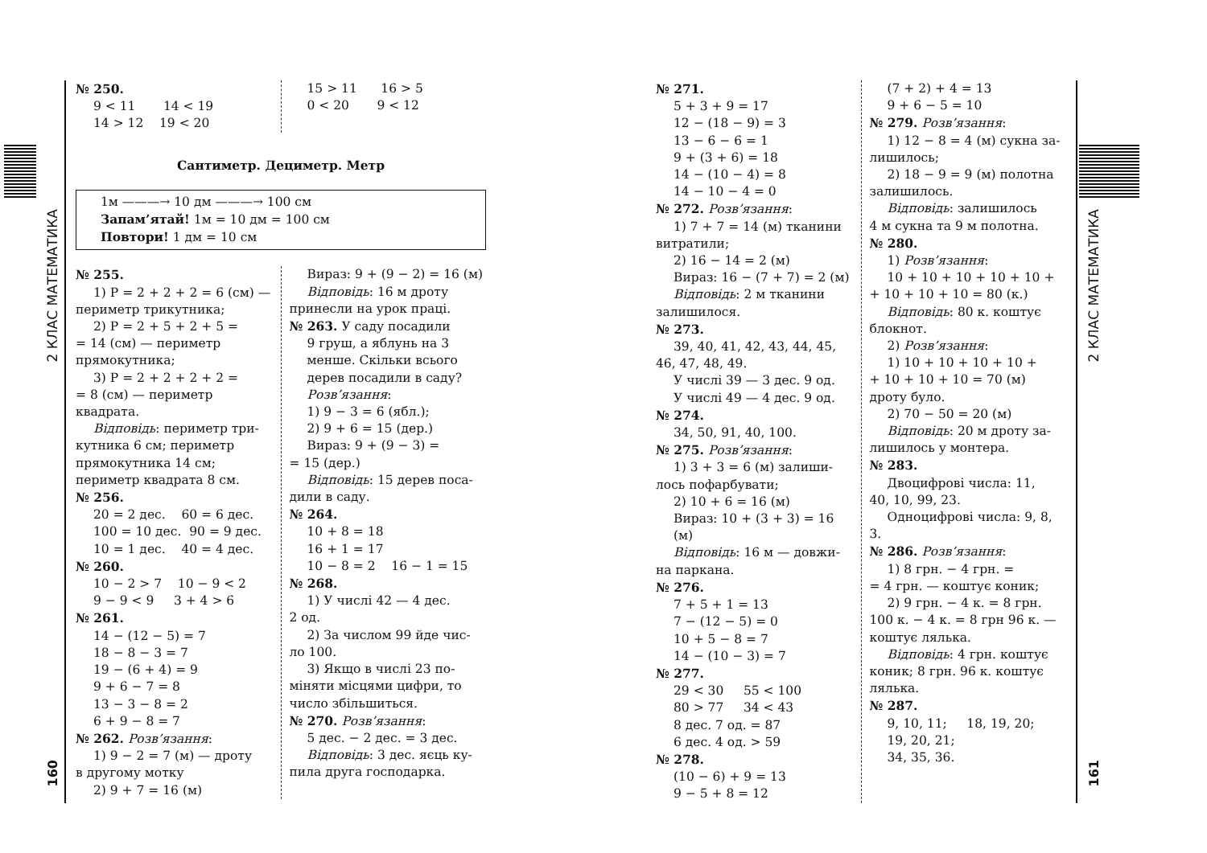2 КЛАС МАТЕМАТИКА
160
№ 250.
9 < 11 14 < 19
14 > 12 19 < 20
15 > 11 16 > 5
0 < 20 9 < 12
Сантиметр. Дециметр. Метр
1м ———→ 10 дм ———→ 100 см
Запам’ятай! 1м = 10 дм = 100 см
Повтори! 1 дм = 10 см
№ 255.
1) P = 2 + 2 + 2 = 6 (см) —
периметр трикутника;
2) P = 2 + 5 + 2 + 5 =
= 14 (см) — периметр прямокутника;
3) P = 2 + 2 + 2 + 2 =
= 8 (см) — периметр квадрата.
Відповідь: периметр три-
кутника 6 см; периметр прямокутника 14 см; периметр квадрата 8 см.
№ 256.
20 = 2 дес. 60 = 6 дес.
100 = 10 дес. 90 = 9 дес.
10 = 1 дес. 40 = 4 дес.
№ 260.
10 − 2 > 7 10 − 9 < 2
9 − 9 < 9 3 + 4 > 6
№ 261.
14 − (12 − 5) = 7
18 − 8 − 3 = 7
19 − (6 + 4) = 9
9 + 6 − 7 = 8
13 − 3 − 8 = 2
6 + 9 − 8 = 7
№ 262. Розв’язання:
1) 9 − 2 = 7 (м) — дроту
в другому мотку
2) 9 + 7 = 16 (м)
Вираз: 9 + (9 − 2) = 16 (м)
Відповідь: 16 м дроту
принесли на урок праці.
№ 263. У саду посадили
9 груш, а яблунь на 3 менше. Скільки всього дерев посадили в саду?
Розв’язання:
1) 9 − 3 = 6 (ябл.);
2) 9 + 6 = 15 (дер.)
Вираз: 9 + (9 − 3) =
= 15 (дер.)
Відповідь: 15 дерев поса-
дили в саду.
№ 264.
10 + 8 = 18
16 + 1 = 17
10 − 8 = 2 16 − 1 = 15
№ 268.
1) У числі 42 — 4 дес.
2 од.
2) За числом 99 йде чис-
ло 100.
3) Якщо в числі 23 по-
міняти місцями цифри, то число збільшиться.
№ 270. Розв’язання:
5 дес. − 2 дес. = 3 дес.
Відповідь: 3 дес. яєць ку-
пила друга господарка.
№ 271.
5 + 3 + 9 = 17
12 − (18 − 9) = 3
13 − 6 − 6 = 1
9 + (3 + 6) = 18
14 − (10 − 4) = 8
14 − 10 − 4 = 0
№ 272. Розв’язання:
1) 7 + 7 = 14 (м) тканини
витратили;
2) 16 − 14 = 2 (м)
Вираз: 16 − (7 + 7) = 2 (м)
Відповідь: 2 м тканини
залишилося.
№ 273.
39, 40, 41, 42, 43, 44, 45,
46, 47, 48, 49.
У числі 39 — 3 дес. 9 од.
У числі 49 — 4 дес. 9 од.
№ 274.
34, 50, 91, 40, 100.
№ 275. Розв’язання:
1) 3 + 3 = 6 (м) залиши-
лось пофарбувати;
2) 10 + 6 = 16 (м)
Вираз: 10 + (3 + 3) = 16 (м)
Відповідь: 16 м — довжи-
на паркана.
№ 276.
7 + 5 + 1 = 13
7 − (12 − 5) = 0
10 + 5 − 8 = 7
14 − (10 − 3) = 7
№ 277.
29 < 30 55 < 100
80 > 77 34 < 43
8 дес. 7 од. = 87
6 дес. 4 од. > 59
№ 278.
(10 − 6) + 9 = 13
9 − 5 + 8 = 12
(7 + 2) + 4 = 13
9 + 6 − 5 = 10
№ 279. Розв’язання:
1) 12 − 8 = 4 (м) сукна за-
лишилось;
2) 18 − 9 = 9 (м) полотна
залишилось.
Відповідь: залишилось
4 м сукна та 9 м полотна.
№ 280.
1) Розв’язання:
10 + 10 + 10 + 10 + 10 +
+ 10 + 10 + 10 = 80 (к.)
Відповідь: 80 к. коштує
блокнот.
2) Розв’язання:
1) 10 + 10 + 10 + 10 +
+ 10 + 10 + 10 = 70 (м) дроту було.
2) 70 − 50 = 20 (м)
Відповідь: 20 м дроту за-
лишилось у монтера.
№ 283.
Двоцифрові числа: 11,
40, 10, 99, 23.
Одноцифрові числа: 9, 8,
3.
№ 286. Розв’язання:
1) 8 грн. − 4 грн. =
= 4 грн. — коштує коник;
2) 9 грн. − 4 к. = 8 грн.
100 к. − 4 к. = 8 грн 96 к. — коштує лялька.
Відповідь: 4 грн. коштує
коник; 8 грн. 96 к. коштує лялька.
№ 287.
9, 10, 11; 18, 19, 20;
19, 20, 21;
34, 35, 36.
2 КЛАС МАТЕМАТИКА
161